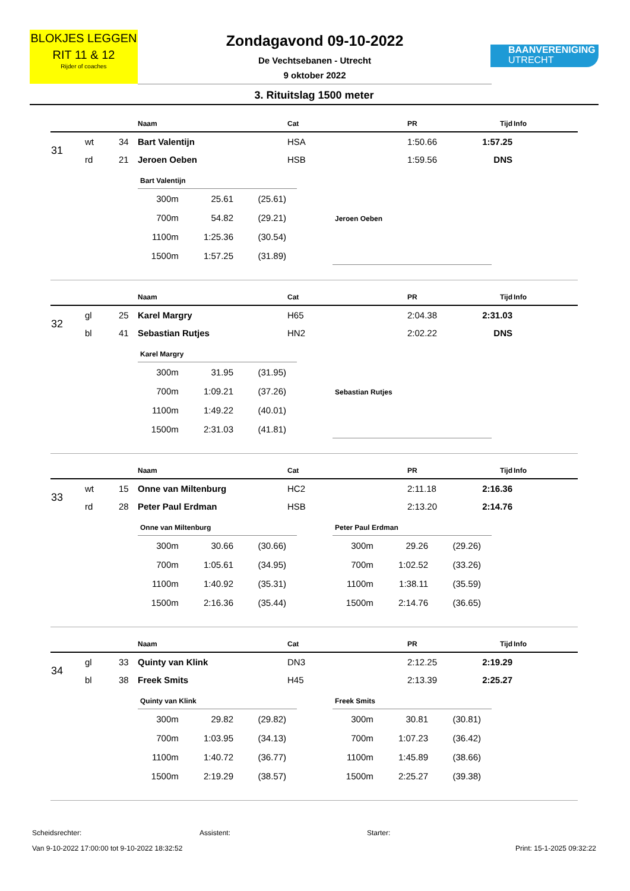BLOKJES LEGGEN
RIT 11 & 12
Rijder of coaches
Zondagavond 09-10-2022
De Vechtsebanen - Utrecht
9 oktober 2022
BAANVERENIGING
UTRECHT
3. Rituitslag 1500 meter
| | | | Naam | Cat | PR | Tijd | Info |
| --- | --- | --- | --- | --- | --- | --- | --- |
| 31 | wt | 34 | Bart Valentijn | HSA | 1:50.66 | 1:57.25 | |
| | rd | 21 | Jeroen Oeben | HSB | 1:59.56 | DNS | |
| Bart Valentijn | | |
| --- | --- | --- |
| 300m | 25.61 | (25.61) |
| 700m | 54.82 | (29.21) |
| 1100m | 1:25.36 | (30.54) |
| 1500m | 1:57.25 | (31.89) |
| Jeroen Oeben |
| --- |
| | | | Naam | Cat | PR | Tijd | Info |
| --- | --- | --- | --- | --- | --- | --- | --- |
| 32 | gl | 25 | Karel Margry | H65 | 2:04.38 | 2:31.03 | |
| | bl | 41 | Sebastian Rutjes | HN2 | 2:02.22 | DNS | |
| Karel Margry | | |
| --- | --- | --- |
| 300m | 31.95 | (31.95) |
| 700m | 1:09.21 | (37.26) |
| 1100m | 1:49.22 | (40.01) |
| 1500m | 2:31.03 | (41.81) |
| Sebastian Rutjes |
| --- |
| | | | Naam | Cat | PR | Tijd | Info |
| --- | --- | --- | --- | --- | --- | --- | --- |
| 33 | wt | 15 | Onne van Miltenburg | HC2 | 2:11.18 | 2:16.36 | |
| | rd | 28 | Peter Paul Erdman | HSB | 2:13.20 | 2:14.76 | |
| Onne van Miltenburg | | |
| --- | --- | --- |
| 300m | 30.66 | (30.66) |
| 700m | 1:05.61 | (34.95) |
| 1100m | 1:40.92 | (35.31) |
| 1500m | 2:16.36 | (35.44) |
| Peter Paul Erdman | | |
| --- | --- | --- |
| 300m | 29.26 | (29.26) |
| 700m | 1:02.52 | (33.26) |
| 1100m | 1:38.11 | (35.59) |
| 1500m | 2:14.76 | (36.65) |
| | | | Naam | Cat | PR | Tijd | Info |
| --- | --- | --- | --- | --- | --- | --- | --- |
| 34 | gl | 33 | Quinty van Klink | DN3 | 2:12.25 | 2:19.29 | |
| | bl | 38 | Freek Smits | H45 | 2:13.39 | 2:25.27 | |
| Quinty van Klink | | |
| --- | --- | --- |
| 300m | 29.82 | (29.82) |
| 700m | 1:03.95 | (34.13) |
| 1100m | 1:40.72 | (36.77) |
| 1500m | 2:19.29 | (38.57) |
| Freek Smits | | |
| --- | --- | --- |
| 300m | 30.81 | (30.81) |
| 700m | 1:07.23 | (36.42) |
| 1100m | 1:45.89 | (38.66) |
| 1500m | 2:25.27 | (39.38) |
Scheidsrechter: Assistent: Starter:
Van 9-10-2022 17:00:00 tot 9-10-2022 18:32:52 Print: 15-1-2025 09:32:22